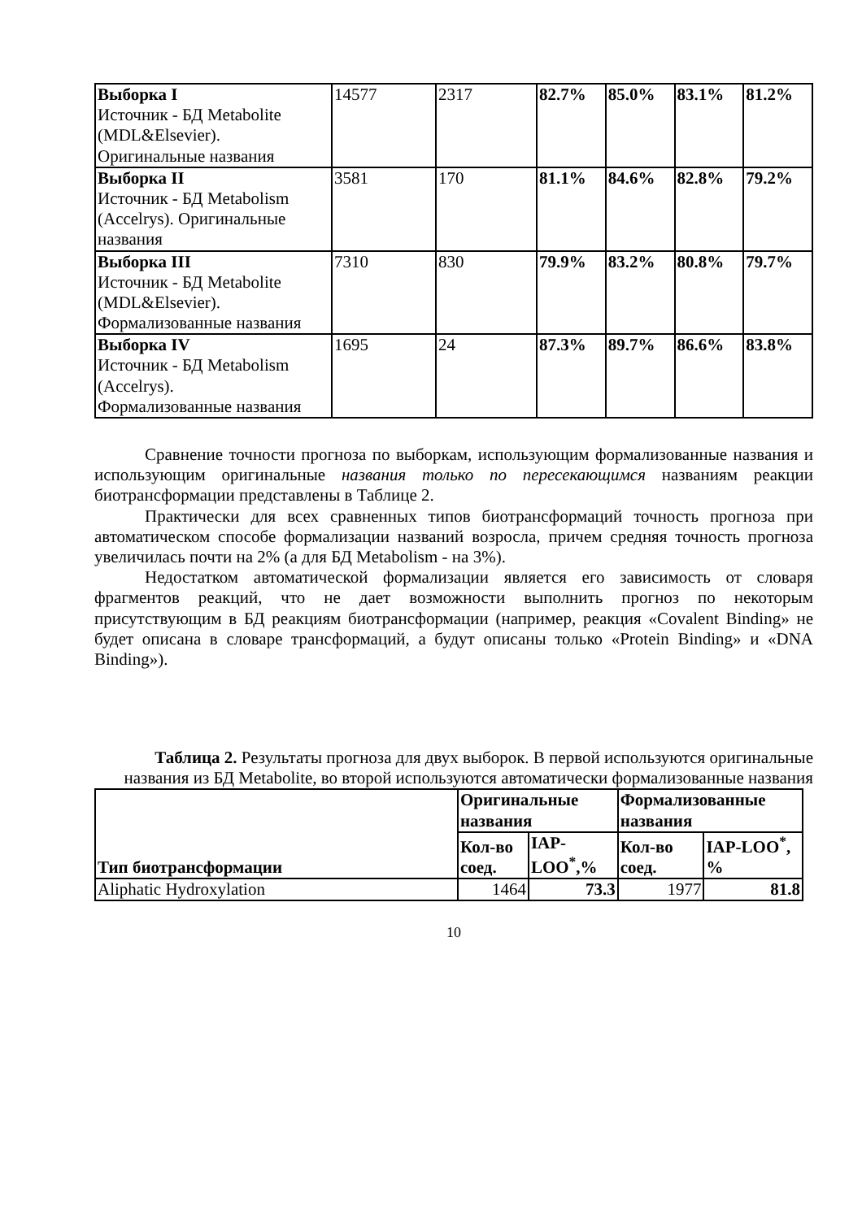| Выборка I Источник - БД Metabolite (MDL&Elsevier). Оригинальные названия | 14577 | 2317 | 82.7% | 85.0% | 83.1% | 81.2% |
| Выборка II Источник - БД Metabolism (Accelrys). Оригинальные названия | 3581 | 170 | 81.1% | 84.6% | 82.8% | 79.2% |
| Выборка III Источник - БД Metabolite (MDL&Elsevier). Формализованные названия | 7310 | 830 | 79.9% | 83.2% | 80.8% | 79.7% |
| Выборка IV Источник - БД Metabolism (Accelrys). Формализованные названия | 1695 | 24 | 87.3% | 89.7% | 86.6% | 83.8% |
Сравнение точности прогноза по выборкам, использующим формализованные названия и использующим оригинальные названия только по пересекающимся названиям реакции биотрансформации представлены в Таблице 2.
Практически для всех сравненных типов биотрансформаций точность прогноза при автоматическом способе формализации названий возросла, причем средняя точность прогноза увеличилась почти на 2% (а для БД Metabolism - на 3%).
Недостатком автоматической формализации является его зависимость от словаря фрагментов реакций, что не дает возможности выполнить прогноз по некоторым присутствующим в БД реакциям биотрансформации (например, реакция «Covalent Binding» не будет описана в словаре трансформаций, а будут описаны только «Protein Binding» и «DNA Binding»).
Таблица 2. Результаты прогноза для двух выборок. В первой используются оригинальные названия из БД Metabolite, во второй используются автоматически формализованные названия
| Тип биотрансформации | Оригинальные названия | | Формализованные названия | |
| --- | --- | --- | --- | --- |
| | Кол-во соед. | IAP-LOO<sup>*</sup>,% | Кол-во соед. | IAP-LOO<sup>*</sup>, % |
| Aliphatic Hydroxylation | 1464 | 73.3 | 1977 | 81.8 |
10